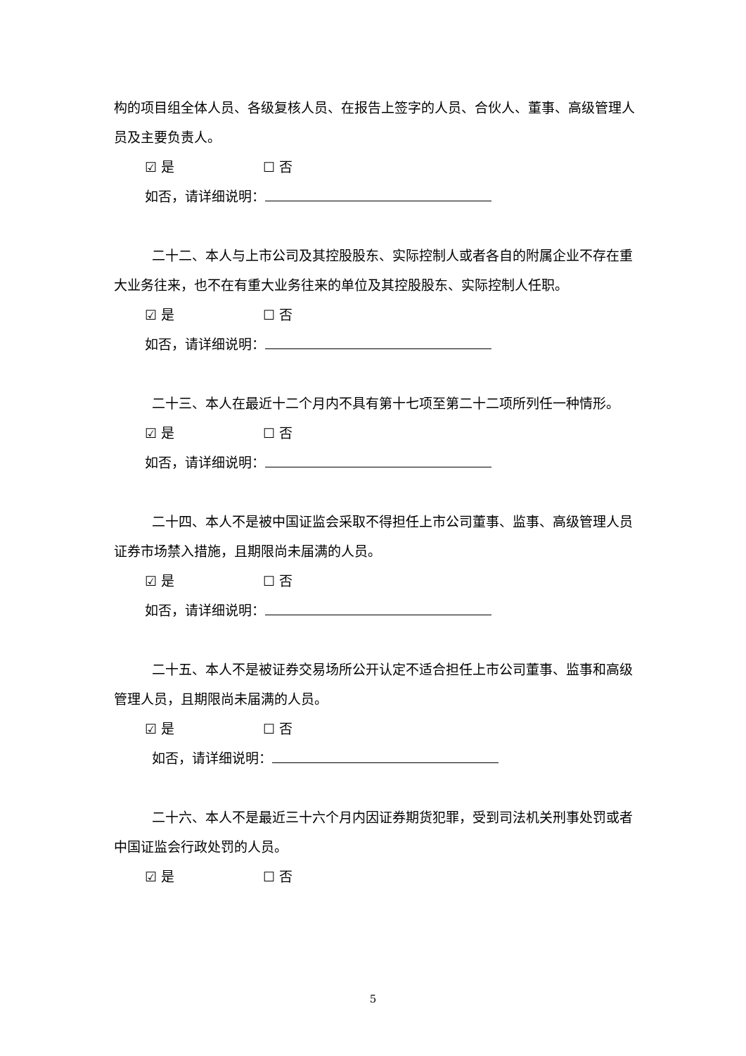构的项目组全体人员、各级复核人员、在报告上签字的人员、合伙人、董事、高级管理人员及主要负责人。
☑ 是 ☐ 否
如否，请详细说明：
二十二、本人与上市公司及其控股股东、实际控制人或者各自的附属企业不存在重大业务往来，也不在有重大业务往来的单位及其控股股东、实际控制人任职。
☑ 是 ☐ 否
如否，请详细说明：
二十三、本人在最近十二个月内不具有第十七项至第二十二项所列任一种情形。
☑ 是 ☐ 否
如否，请详细说明：
二十四、本人不是被中国证监会采取不得担任上市公司董事、监事、高级管理人员证券市场禁入措施，且期限尚未届满的人员。
☑ 是 ☐ 否
如否，请详细说明：
二十五、本人不是被证券交易场所公开认定不适合担任上市公司董事、监事和高级管理人员，且期限尚未届满的人员。
☑ 是 ☐ 否
如否，请详细说明：
二十六、本人不是最近三十六个月内因证券期货犯罪，受到司法机关刑事处罚或者中国证监会行政处罚的人员。
☑ 是 ☐ 否
5